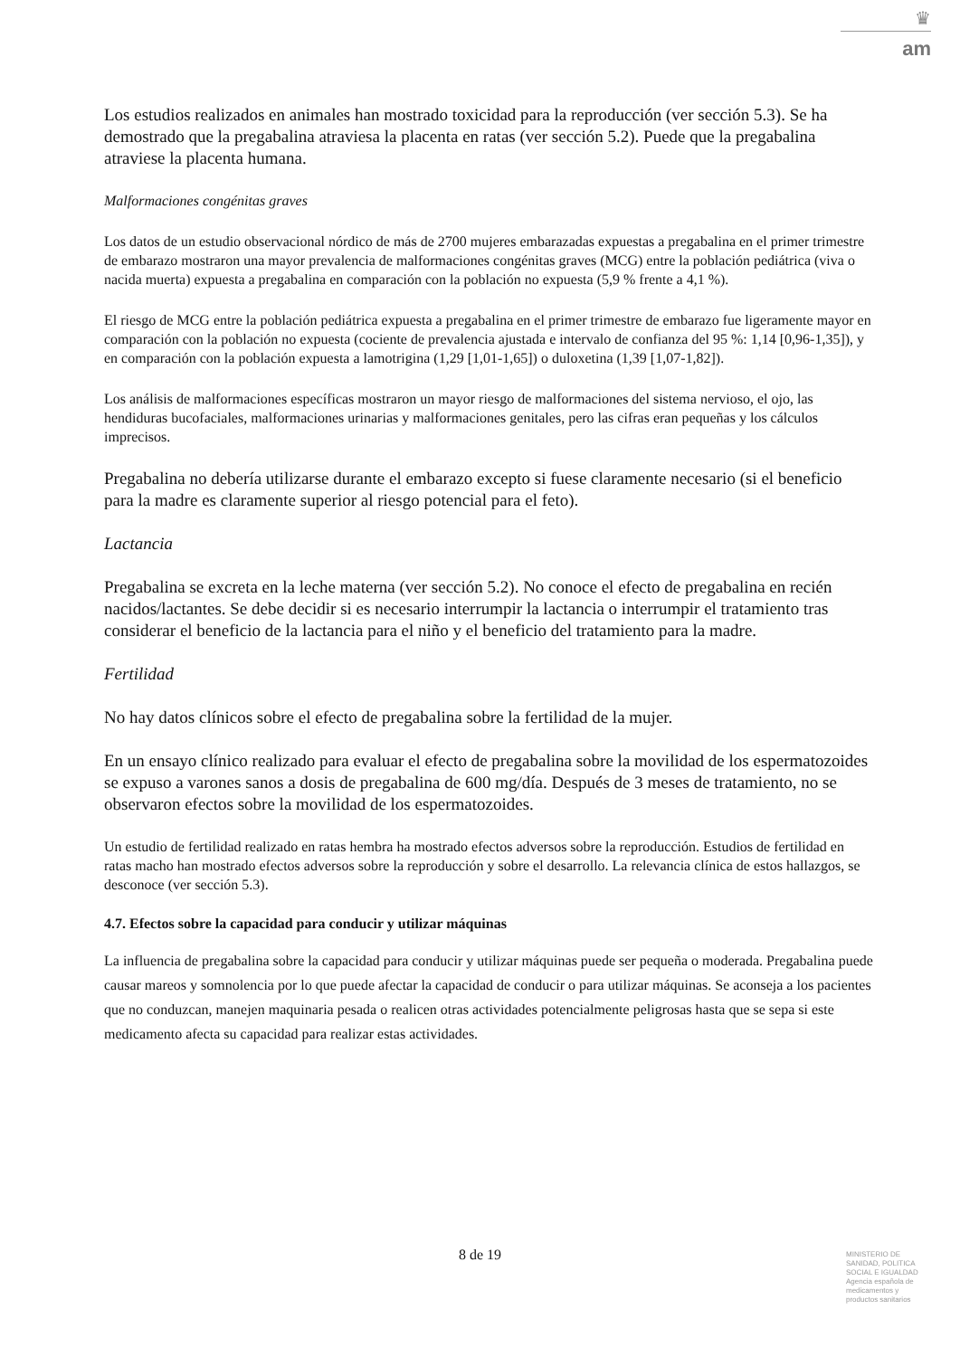♛
am
Los estudios realizados en animales han mostrado toxicidad para la reproducción (ver sección 5.3). Se ha demostrado que la pregabalina atraviesa la placenta en ratas (ver sección 5.2). Puede que la pregabalina atraviese la placenta humana.
Malformaciones congénitas graves
Los datos de un estudio observacional nórdico de más de 2700 mujeres embarazadas expuestas a pregabalina en el primer trimestre de embarazo mostraron una mayor prevalencia de malformaciones congénitas graves (MCG) entre la población pediátrica (viva o nacida muerta) expuesta a pregabalina en comparación con la población no expuesta (5,9 % frente a 4,1 %).
El riesgo de MCG entre la población pediátrica expuesta a pregabalina en el primer trimestre de embarazo fue ligeramente mayor en comparación con la población no expuesta (cociente de prevalencia ajustada e intervalo de confianza del 95 %: 1,14 [0,96-1,35]), y en comparación con la población expuesta a lamotrigina (1,29 [1,01-1,65]) o duloxetina (1,39 [1,07-1,82]).
Los análisis de malformaciones específicas mostraron un mayor riesgo de malformaciones del sistema nervioso, el ojo, las hendiduras bucofaciales, malformaciones urinarias y malformaciones genitales, pero las cifras eran pequeñas y los cálculos imprecisos.
Pregabalina no debería utilizarse durante el embarazo excepto si fuese claramente necesario (si el beneficio para la madre es claramente superior al riesgo potencial para el feto).
Lactancia
Pregabalina se excreta en la leche materna (ver sección 5.2). No conoce el efecto de pregabalina en recién nacidos/lactantes. Se debe decidir si es necesario interrumpir la lactancia o interrumpir el tratamiento tras considerar el beneficio de la lactancia para el niño y el beneficio del tratamiento para la madre.
Fertilidad
No hay datos clínicos sobre el efecto de pregabalina sobre la fertilidad de la mujer.
En un ensayo clínico realizado para evaluar el efecto de pregabalina sobre la movilidad de los espermatozoides se expuso a varones sanos a dosis de pregabalina de 600 mg/día. Después de 3 meses de tratamiento, no se observaron efectos sobre la movilidad de los espermatozoides.
Un estudio de fertilidad realizado en ratas hembra ha mostrado efectos adversos sobre la reproducción. Estudios de fertilidad en ratas macho han mostrado efectos adversos sobre la reproducción y sobre el desarrollo. La relevancia clínica de estos hallazgos, se desconoce (ver sección 5.3).
4.7. Efectos sobre la capacidad para conducir y utilizar máquinas
La influencia de pregabalina sobre la capacidad para conducir y utilizar máquinas puede ser pequeña o moderada. Pregabalina puede causar mareos y somnolencia por lo que puede afectar la capacidad de conducir o para utilizar máquinas. Se aconseja a los pacientes que no conduzcan, manejen maquinaria pesada o realicen otras actividades potencialmente peligrosas hasta que se sepa si este medicamento afecta su capacidad para realizar estas actividades.
8 de 19
MINISTERIO DE
SANIDAD, POLITICA
SOCIAL E IGUALDAD
Agencia española de
medicamentos y
productos sanitarios